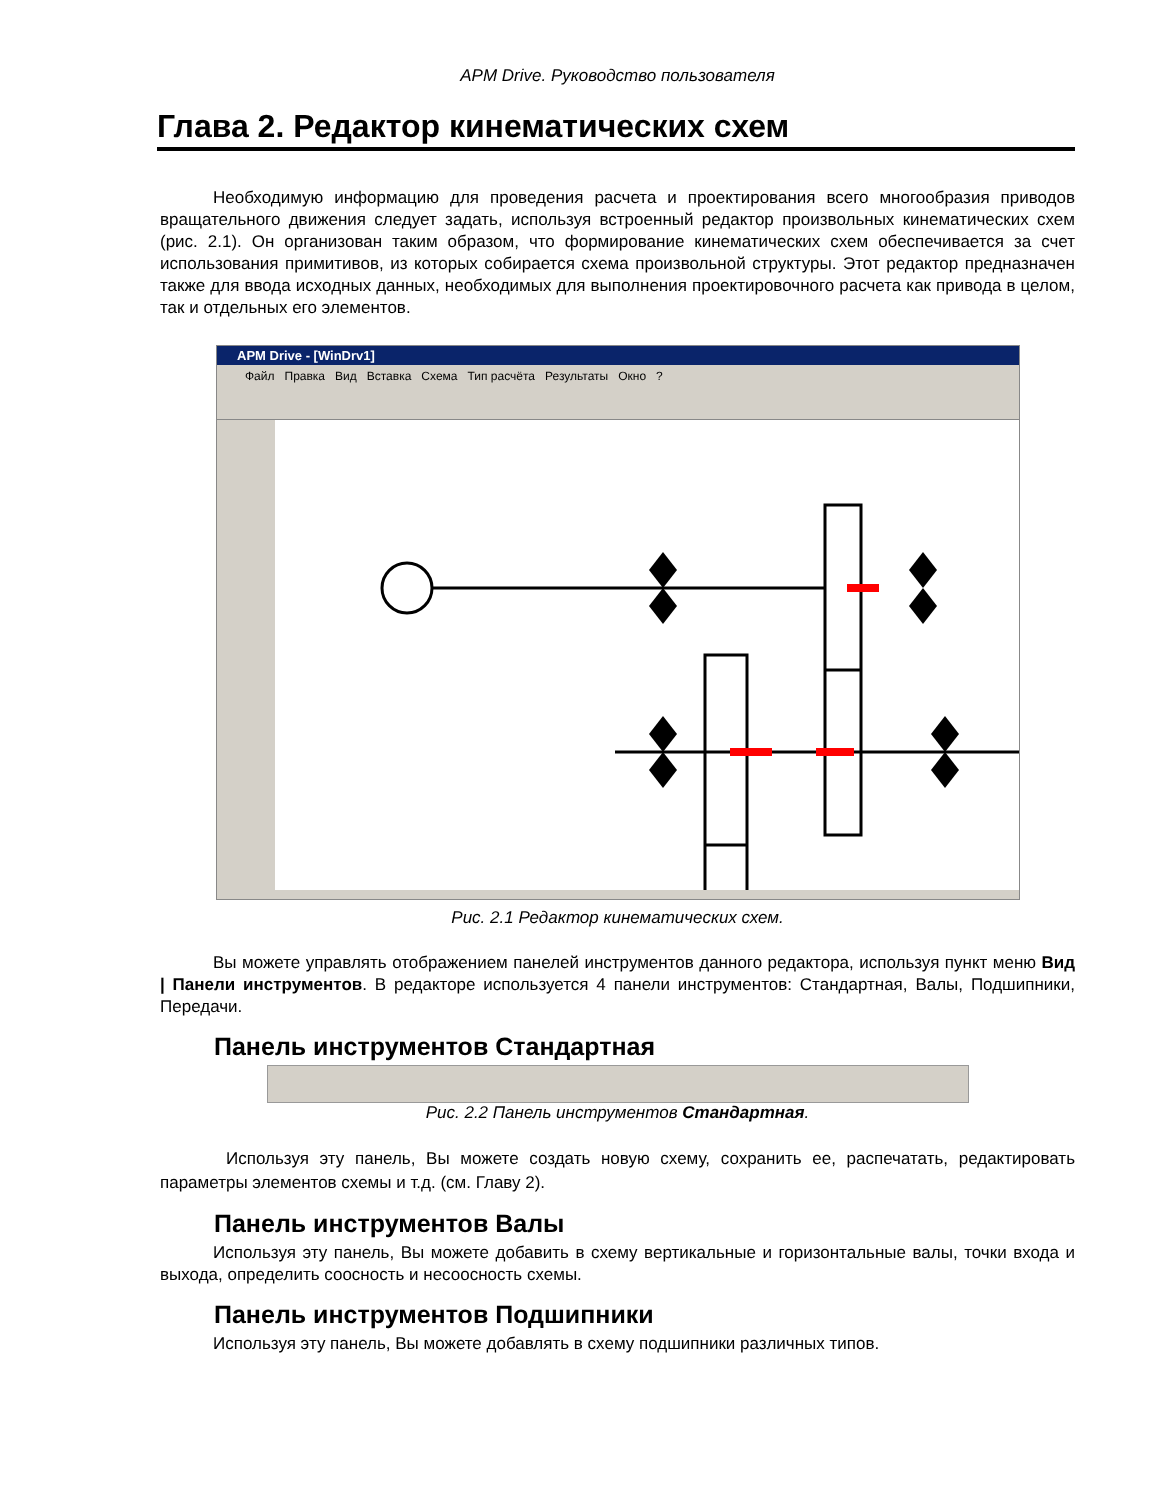APM Drive. Руководство пользователя
Глава 2. Редактор кинематических схем
Необходимую информацию для проведения расчета и проектирования всего многообразия приводов вращательного движения следует задать, используя встроенный редактор произвольных кинематических схем (рис. 2.1). Он организован таким образом, что формирование кинематических схем обеспечивается за счет использования примитивов, из которых собирается схема произвольной структуры. Этот редактор предназначен также для ввода исходных данных, необходимых для выполнения проектировочного расчета как привода в целом, так и отдельных его элементов.
APM Drive - [WinDrv1]
Файл Правка Вид Вставка Схема Тип расчёта Результаты Окно ?
Рис. 2.1 Редактор кинематических схем.
Вы можете управлять отображением панелей инструментов данного редактора, используя пункт меню Вид | Панели инструментов. В редакторе используется 4 панели инструментов: Стандартная, Валы, Подшипники, Передачи.
Панель инструментов Стандартная
Рис. 2.2 Панель инструментов Стандартная.
Используя эту панель, Вы можете создать новую схему, сохранить ее, распечатать, редактировать параметры элементов схемы и т.д. (см. Главу 2).
Панель инструментов Валы
Используя эту панель, Вы можете добавить в схему вертикальные и горизонтальные валы, точки входа и выхода, определить соосность и несоосность схемы.
Панель инструментов Подшипники
Используя эту панель, Вы можете добавлять в схему подшипники различных типов.